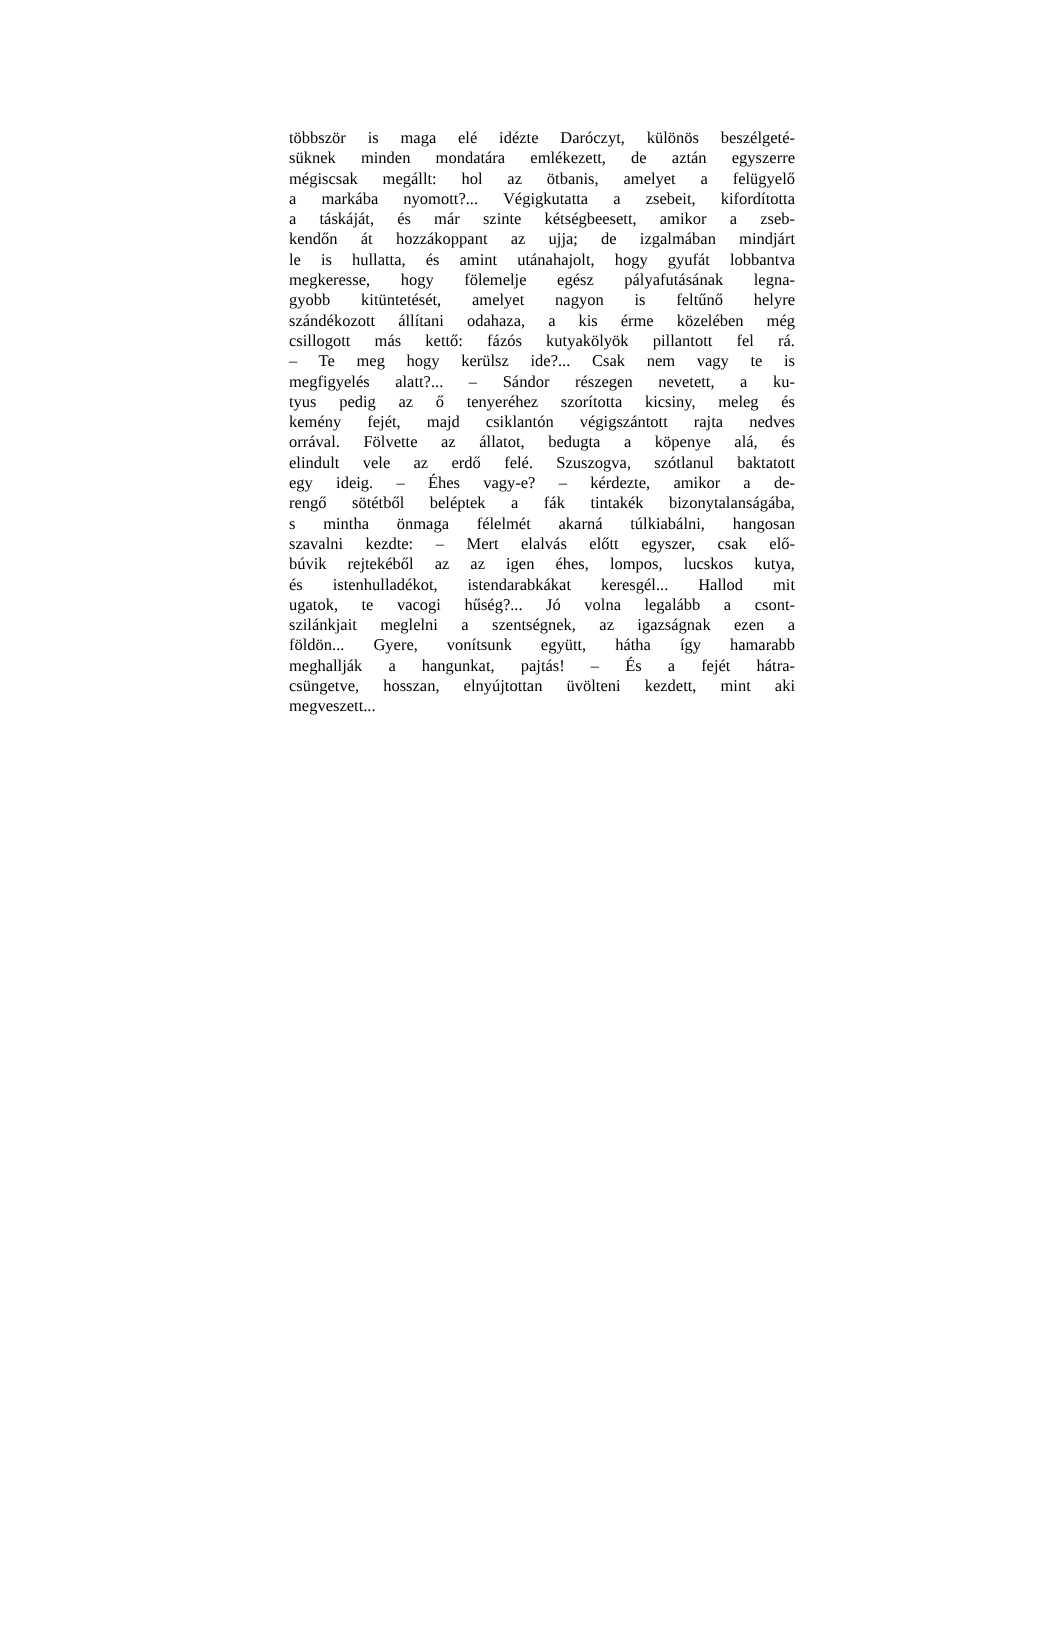többször is maga elé idézte Daróczyt, különös beszélgeté-
süknek minden mondatára emlékezett, de aztán egyszerre
mégiscsak megállt: hol az ötbanis, amelyet a felügyelő
a markába nyomott?... Végigkutatta a zsebeit, kifordította
a táskáját, és már szinte kétségbeesett, amikor a zseb-
kendőn át hozzákoppant az ujja; de izgalmában mindjárt
le is hullatta, és amint utánahajolt, hogy gyufát lobbantva
megkeresse, hogy fölemelje egész pályafutásának legna-
gyobb kitüntetését, amelyet nagyon is feltűnő helyre
szándékozott állítani odahaza, a kis érme közelében még
csillogott más kettő: fázós kutyakölyök pillantott fel rá.
– Te meg hogy kerülsz ide?... Csak nem vagy te is
megfigyelés alatt?... – Sándor részegen nevetett, a ku-
tyus pedig az ő tenyeréhez szorította kicsiny, meleg és
kemény fejét, majd csiklantón végigszántott rajta nedves
orrával. Fölvette az állatot, bedugta a köpenye alá, és
elindult vele az erdő felé. Szuszogva, szótlanul baktatott
egy ideig. – Éhes vagy-e? – kérdezte, amikor a de-
rengő sötétből beléptek a fák tintakék bizonytalanságába,
s mintha önmaga félelmét akarná túlkiabálni, hangosan
szavalni kezdte: – Mert elalvás előtt egyszer, csak elő-
búvik rejtekéből az az igen éhes, lompos, lucskos kutya,
és istenhulladékot, istendarabkákat keresgél... Hallod mit
ugatok, te vacogi hűség?... Jó volna legalább a csont-
szilánkjait meglelni a szentségnek, az igazságnak ezen a
földön... Gyere, vonítsunk együtt, hátha így hamarabb
meghallják a hangunkat, pajtás! – És a fejét hátra-
csüngetve, hosszan, elnyújtottan üvölteni kezdett, mint aki
megveszett...